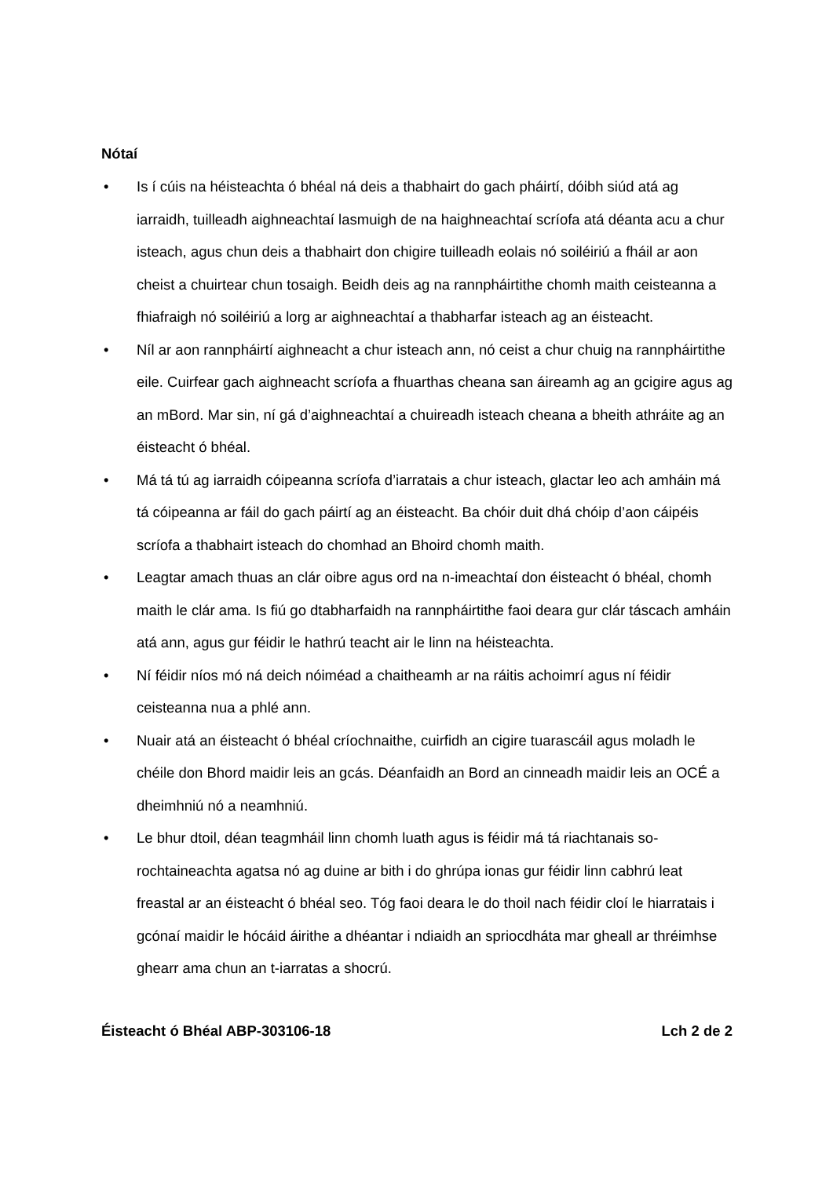Nótaí
• Is í cúis na héisteachta ó bhéal ná deis a thabhairt do gach pháirtí, dóibh siúd atá ag iarraidh, tuilleadh aighneachtaí lasmuigh de na haighneachtaí scríofa atá déanta acu a chur isteach, agus chun deis a thabhairt don chigire tuilleadh eolais nó soiléiriú a fháil ar aon cheist a chuirtear chun tosaigh. Beidh deis ag na rannpháirtithe chomh maith ceisteanna a fhiafraigh nó soiléiriú a lorg ar aighneachtaí a thabharfar isteach ag an éisteacht.
• Níl ar aon rannpháirtí aighneacht a chur isteach ann, nó ceist a chur chuig na rannpháirtithe eile. Cuirfear gach aighneacht scríofa a fhuarthas cheana san áireamh ag an gcigire agus ag an mBord. Mar sin, ní gá d’aighneachtaí a chuireadh isteach cheana a bheith athráite ag an éisteacht ó bhéal.
• Má tá tú ag iarraidh cóipeanna scríofa d’iarratais a chur isteach, glactar leo ach amháin má tá cóipeanna ar fáil do gach páirtí ag an éisteacht. Ba chóir duit dhá chóip d’aon cáipéis scríofa a thabhairt isteach do chomhad an Bhoird chomh maith.
• Leagtar amach thuas an clár oibre agus ord na n-imeachtaí don éisteacht ó bhéal, chomh maith le clár ama. Is fiú go dtabharfaidh na rannpháirtithe faoi deara gur clár táscach amháin atá ann, agus gur féidir le hathrú teacht air le linn na héisteachta.
• Ní féidir níos mó ná deich nóiméad a chaitheamh ar na ráitis achoimrí agus ní féidir ceisteanna nua a phlé ann.
• Nuair atá an éisteacht ó bhéal críochnaithe, cuirfidh an cigire tuarascáil agus moladh le chéile don Bhord maidir leis an gcás. Déanfaidh an Bord an cinneadh maidir leis an OCÉ a dheimhniú nó a neamhniú.
• Le bhur dtoil, déan teagmháil linn chomh luath agus is féidir má tá riachtanais so-rochtaineachta agatsa nó ag duine ar bith i do ghrúpa ionas gur féidir linn cabhrú leat freastal ar an éisteacht ó bhéal seo. Tóg faoi deara le do thoil nach féidir cloí le hiarratais i gcónaí maidir le hócáid áirithe a dhéantar i ndiaidh an spriocdháta mar gheall ar thréimhse ghearr ama chun an t-iarratas a shocrú.
Éisteacht ó Bhéal ABP-303106-18 Lch 2 de 2